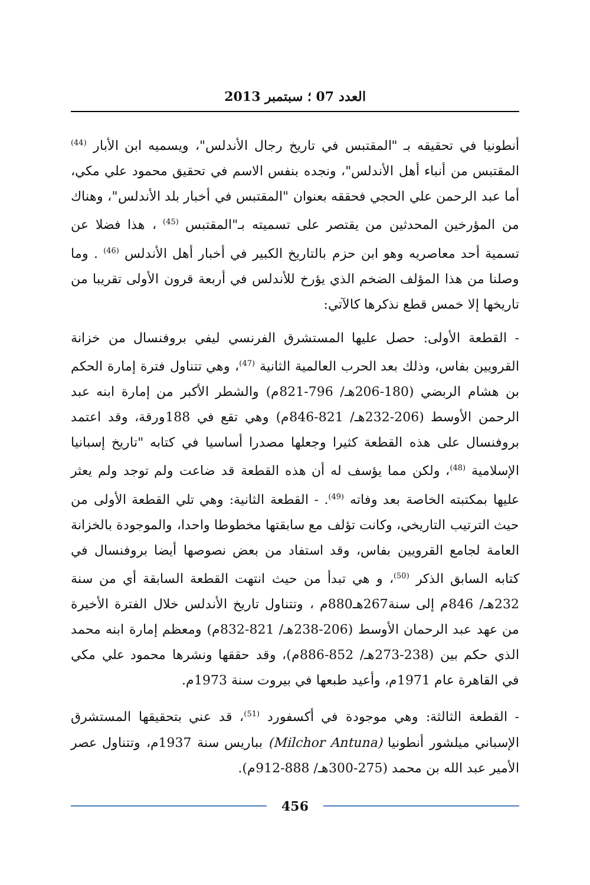العدد 07 ؛ سبتمبر 2013
أنطونيا في تحقيقه بـ "المقتبس في تاريخ رجال الأندلس"، ويسميه ابن الأبار <sup>(44)</sup> المقتبس من أنباء أهل الأندلس"، ونجده بنفس الاسم في تحقيق محمود علي مكي، أما عبد الرحمن علي الحجي فحققه بعنوان "المقتبس في أخبار بلد الأندلس"، وهناك من المؤرخين المحدثين من يقتصر على تسميته بـ"المقتبس <sup>(45)</sup> ، هذا فضلا عن تسمية أحد معاصريه وهو ابن حزم بالتاريخ الكبير في أخبار أهل الأندلس <sup>(46)</sup> . وما وصلنا من هذا المؤلف الضخم الذي يؤرخ للأندلس في أربعة قرون الأولى تقريبا من تاريخها إلا خمس قطع نذكرها كالآتي:
- القطعة الأولى: حصل عليها المستشرق الفرنسي ليفي بروفنسال من خزانة القرويين بفاس، وذلك بعد الحرب العالمية الثانية <sup>(47)</sup>، وهي تتناول فترة إمارة الحكم بن هشام الربضي (180-206هـ/ 796-821م) والشطر الأكبر من إمارة ابنه عبد الرحمن الأوسط (206-232هـ/ 821-846م) وهي تقع في 188ورقة، وقد اعتمد بروفنسال على هذه القطعة كثيرا وجعلها مصدرا أساسيا في كتابه "تاريخ إسبانيا الإسلامية <sup>(48)</sup>، ولكن مما يؤسف له أن هذه القطعة قد ضاعت ولم توجد ولم يعثر عليها بمكتبته الخاصة بعد وفاته <sup>(49)</sup>. - القطعة الثانية: وهي تلي القطعة الأولى من حيث الترتيب التاريخي، وكانت تؤلف مع سابقتها مخطوطا واحدا، والموجودة بالخزانة العامة لجامع القرويين بفاس، وقد استفاد من بعض نصوصها أيضا بروفنسال في كتابه السابق الذكر <sup>(50)</sup>، و هي تبدأ من حيث انتهت القطعة السابقة أي من سنة 232هـ/ 846م إلى سنة267هـ880م ، وتتناول تاريخ الأندلس خلال الفترة الأخيرة من عهد عبد الرحمان الأوسط (206-238هـ/ 821-832م) ومعظم إمارة ابنه محمد الذي حكم بين (238-273هـ/ 852-886م)، وقد حققها ونشرها محمود علي مكي في القاهرة عام 1971م، وأعيد طبعها في بيروت سنة 1973م.
- القطعة الثالثة: وهي موجودة في أكسفورد <sup>(51)</sup>، قد عني بتحقيقها المستشرق الإسباني ميلشور أنطونيا (Milchor Antuna) بباريس سنة 1937م، وتتناول عصر الأمير عبد الله بن محمد (275-300هـ/ 888-912م).
456